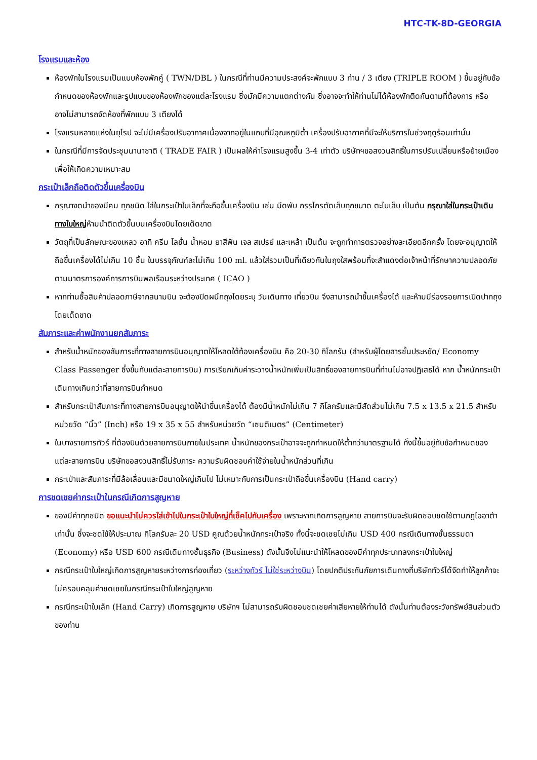HTC-TK-8D-GEORGIA
โรงแรมและห้อง
ห้องพักในโรงแรมเป็นแบบห้องพักคู่ ( TWN/DBL ) ในกรณีที่ท่านมีความประสงค์จะพักแบบ 3 ท่าน / 3 เตียง (TRIPLE ROOM ) ขึ้นอยู่กับข้อกำหนดของห้องพักและรูปแบบของห้องพักของแต่ละโรงแรม ซึ่งมักมีความแตกต่างกัน ซึ่งอาจจะทำให้ท่านไม่ได้ห้องพักติดกันตามที่ต้องการ หรือ อาจไม่สามารถจัดห้องที่พักแบบ 3 เตียงได้
โรงแรมหลายแห่งในยุโรป จะไม่มีเครื่องปรับอากาศเนื่องจากอยู่ในแถบที่มีอุณหภูมิต่ำ เครื่องปรับอากาศที่มีจะให้บริการในช่วงฤดูร้อนเท่านั้น
ในกรณีที่มีการจัดประชุมนานาชาติ ( TRADE FAIR ) เป็นผลให้ค่าโรงแรมสูงขึ้น 3-4 เท่าตัว บริษัทฯขอสงวนสิทธิ์ในการปรับเปลี่ยนหรือย้ายเมืองเพื่อให้เกิดความเหมาะสม
กระเป๋าเล็กถือติดตัวขึ้นเครื่องบิน
กรุณางดนำของมีคม ทุกชนิด ใส่ในกระเป๋าใบเล็กที่จะถือขึ้นเครื่องบิน เช่น มีดพับ กรรไกรตัดเล็บทุกขนาด ตะไบเล็บ เป็นต้น กรุณาใส่ในกระเป๋าเดินทางใบใหญ่ห้ามนำติดตัวขึ้นบนเครื่องบินโดยเด็ดขาด
วัตถุที่เป็นลักษณะของเหลว อาทิ ครีม โลชั่น น้ำหอม ยาสีฟัน เจล สเปรย์ และเหล้า เป็นต้น จะถูกทำการตรวจอย่างละเอียดอีกครั้ง โดยจะอนุญาตให้ถือขึ้นเครื่องได้ไม่เกิน 10 ชิ้น ในบรรจุภัณฑ์ละไม่เกิน 100 ml. แล้วใส่รวมเป็นที่เดียวกันในถุงใสพร้อมที่จะสำแดงต่อเจ้าหน้าที่รักษาความปลอดภัยตามมาตรการองค์การการบินพลเรือนระหว่างประเทศ ( ICAO )
หากท่านซื้อสินค้าปลอดภาษีจากสนามบิน จะต้องปิดผนึกถุงโดยระบุ วันเดินทาง เที่ยวบิน จึงสามารถนำขึ้นเครื่องได้ และห้ามมีร่องรอยการเปิดปากถุงโดยเด็ดขาด
สัมภาระและค่าพนักงานยกสัมภาระ
สำหรับน้ำหนักของสัมภาระที่ทางสายการบินอนุญาตให้โหลดใต้ท้องเครื่องบิน คือ 20-30 กิโลกรัม (สำหรับผู้โดยสารชั้นประหยัด/ Economy Class Passenger ซึ่งขึ้นกับแต่ละสายการบิน) การเรียกเก็บค่าระวางน้ำหนักเพิ่มเป็นสิทธิ์ของสายการบินที่ท่านไม่อาจปฏิเสธได้ หาก น้ำหนักกระเป๋าเดินทางเกินกว่าที่สายการบินกำหนด
สำหรับกระเป๋าสัมภาระที่ทางสายการบินอนุญาตให้นำขึ้นเครื่องได้ ต้องมีน้ำหนักไม่เกิน 7 กิโลกรัมและมีสัดส่วนไม่เกิน 7.5 x 13.5 x 21.5 สำหรับหน่วยวัด “นิ้ว” (Inch) หรือ 19 x 35 x 55 สำหรับหน่วยวัด “เซนติเมตร” (Centimeter)
ในบางรายการทัวร์ ที่ต้องบินด้วยสายการบินภายในประเทศ น้ำหนักของกระเป๋าอาจจะถูกกำหนดให้ต่ำกว่ามาตรฐานได้ ทั้งนี้ขึ้นอยู่กับข้อกำหนดของแต่ละสายการบิน บริษัทขอสงวนสิทธิ์ไม่รับภาระ ความรับผิดชอบค่าใช้จ่ายในน้ำหนักส่วนที่เกิน
กระเป๋าและสัมภาระที่มีล้อเลื่อนและมีขนาดใหญ่เกินไป ไม่เหมาะกับการเป็นกระเป๋าถือขึ้นเครื่องบิน (Hand carry)
การชดเชยค่ากระเป๋าในกรณีเกิดการสูญหาย
ของมีค่าทุกชนิด ขอแนะนำไม่ควรใส่เข้าไปในกระเป๋าใบใหญ่ที่เช็คไปกับเครื่อง เพราะหากเกิดการสูญหาย สายการบินจะรับผิดชอบชดใช้ตามกฎไออาต้าเท่านั้น ซึ่งจะชดใช้ให้ประมาณ กิโลกรัมละ 20 USD คูณด้วยน้ำหนักกระเป๋าจริง ทั้งนี้จะชดเชยไม่เกิน USD 400 กรณีเดินทางชั้นธรรมดา (Economy) หรือ USD 600 กรณีเดินทางชั้นธุรกิจ (Business) ดังนั้นจึงไม่แนะนำให้โหลดของมีค่าทุกประเภทลงกระเป๋าใบใหญ่
กรณีกระเป๋าใบใหญ่เกิดการสูญหายระหว่างการท่องเที่ยว (ระหว่างทัวร์ ไม่ใช่ระหว่างบิน) โดยปกติประกันภัยการเดินทางที่บริษัททัวร์ได้จัดทำให้ลูกค้าจะไม่ครอบคลุมค่าชดเชยในกรณีกระเป๋าใบใหญ่สูญหาย
กรณีกระเป๋าใบเล็ก (Hand Carry) เกิดการสูญหาย บริษัทฯ ไม่สามารถรับผิดชอบชดเชยค่าเสียหายให้ท่านได้ ดังนั้นท่านต้องระวังทรัพย์สินส่วนตัวของท่าน